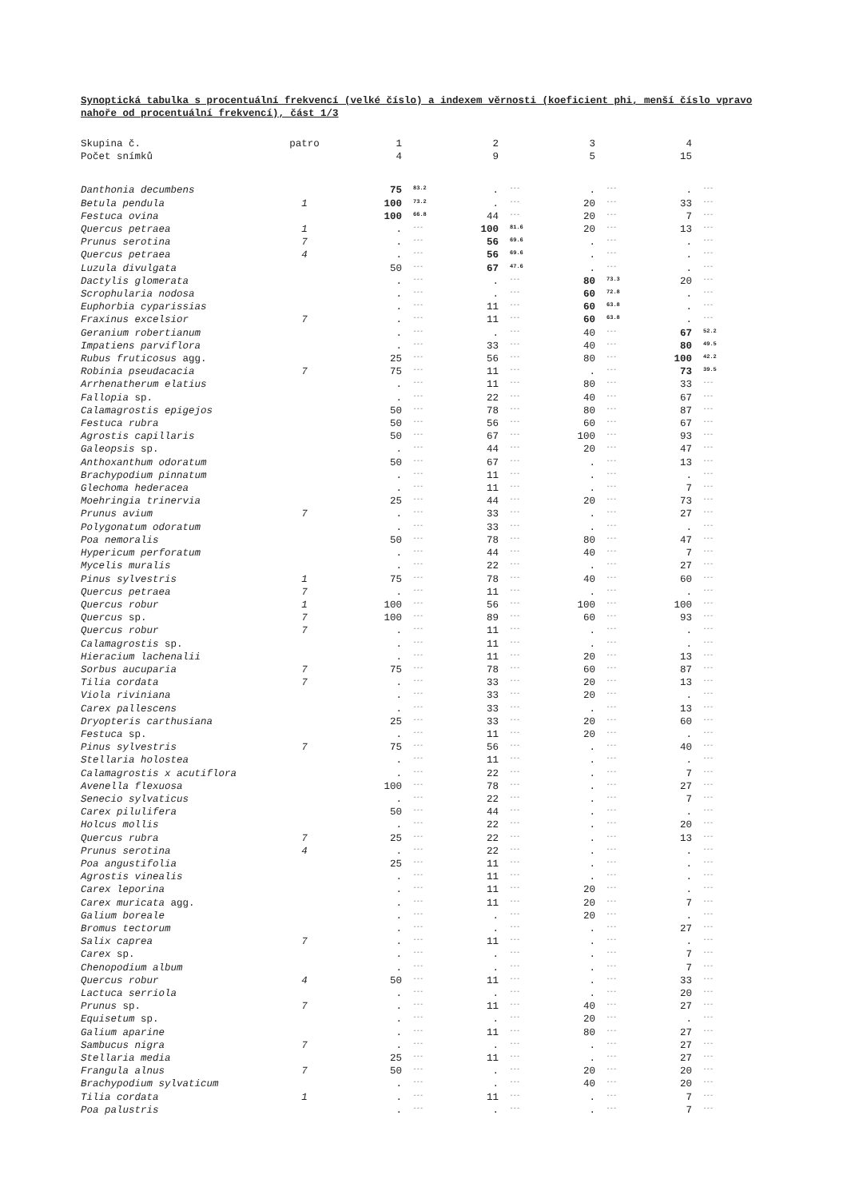Synoptická tabulka s procentuální frekvencí (velké číslo) a indexem věrnosti (koeficient phi, menší číslo vpravo nahoře od procentuální frekvencí), část 1/3
| Skupina č. | patro | 1 | | 2 | | 3 | | 4 | |
| Počet snímků | | 4 | | 9 | | 5 | | 15 | |
| Danthonia decumbens | | 75 | 83.2 | . | --- | . | --- | . | --- |
| Betula pendula | 1 | 100 | 73.2 | . | --- | 20 | --- | 33 | --- |
| Festuca ovina | | 100 | 66.8 | 44 | --- | 20 | --- | 7 | --- |
| Quercus petraea | 1 | . | --- | 100 | 81.6 | 20 | --- | 13 | --- |
| Prunus serotina | 7 | . | --- | 56 | 69.6 | . | --- | . | --- |
| Quercus petraea | 4 | . | --- | 56 | 69.6 | . | --- | . | --- |
| Luzula divulgata | | 50 | --- | 67 | 47.6 | . | --- | . | --- |
| Dactylis glomerata | | . | --- | . | --- | 80 | 73.3 | 20 | --- |
| Scrophularia nodosa | | . | --- | . | --- | 60 | 72.8 | . | --- |
| Euphorbia cyparissias | | . | --- | 11 | --- | 60 | 63.8 | . | --- |
| Fraxinus excelsior | 7 | . | --- | 11 | --- | 60 | 63.8 | . | --- |
| Geranium robertianum | | . | --- | . | --- | 40 | --- | 67 | 52.2 |
| Impatiens parviflora | | . | --- | 33 | --- | 40 | --- | 80 | 49.5 |
| Rubus fruticosus agg. | | 25 | --- | 56 | --- | 80 | --- | 100 | 42.2 |
| Robinia pseudacacia | 7 | 75 | --- | 11 | --- | . | --- | 73 | 39.5 |
| Arrhenatherum elatius | | . | --- | 11 | --- | 80 | --- | 33 | --- |
| Fallopia sp. | | . | --- | 22 | --- | 40 | --- | 67 | --- |
| Calamagrostis epigejos | | 50 | --- | 78 | --- | 80 | --- | 87 | --- |
| Festuca rubra | | 50 | --- | 56 | --- | 60 | --- | 67 | --- |
| Agrostis capillaris | | 50 | --- | 67 | --- | 100 | --- | 93 | --- |
| Galeopsis sp. | | . | --- | 44 | --- | 20 | --- | 47 | --- |
| Anthoxanthum odoratum | | 50 | --- | 67 | --- | . | --- | 13 | --- |
| Brachypodium pinnatum | | . | --- | 11 | --- | . | --- | . | --- |
| Glechoma hederacea | | . | --- | 11 | --- | . | --- | 7 | --- |
| Moehringia trinervia | | 25 | --- | 44 | --- | 20 | --- | 73 | --- |
| Prunus avium | 7 | . | --- | 33 | --- | . | --- | 27 | --- |
| Polygonatum odoratum | | . | --- | 33 | --- | . | --- | . | --- |
| Poa nemoralis | | 50 | --- | 78 | --- | 80 | --- | 47 | --- |
| Hypericum perforatum | | . | --- | 44 | --- | 40 | --- | 7 | --- |
| Mycelis muralis | | . | --- | 22 | --- | . | --- | 27 | --- |
| Pinus sylvestris | 1 | 75 | --- | 78 | --- | 40 | --- | 60 | --- |
| Quercus petraea | 7 | . | --- | 11 | --- | . | --- | . | --- |
| Quercus robur | 1 | 100 | --- | 56 | --- | 100 | --- | 100 | --- |
| Quercus sp. | 7 | 100 | --- | 89 | --- | 60 | --- | 93 | --- |
| Quercus robur | 7 | . | --- | 11 | --- | . | --- | . | --- |
| Calamagrostis sp. | | . | --- | 11 | --- | . | --- | . | --- |
| Hieracium lachenalii | | . | --- | 11 | --- | 20 | --- | 13 | --- |
| Sorbus aucuparia | 7 | 75 | --- | 78 | --- | 60 | --- | 87 | --- |
| Tilia cordata | 7 | . | --- | 33 | --- | 20 | --- | 13 | --- |
| Viola riviniana | | . | --- | 33 | --- | 20 | --- | . | --- |
| Carex pallescens | | . | --- | 33 | --- | . | --- | 13 | --- |
| Dryopteris carthusiana | | 25 | --- | 33 | --- | 20 | --- | 60 | --- |
| Festuca sp. | | . | --- | 11 | --- | 20 | --- | . | --- |
| Pinus sylvestris | 7 | 75 | --- | 56 | --- | . | --- | 40 | --- |
| Stellaria holostea | | . | --- | 11 | --- | . | --- | . | --- |
| Calamagrostis x acutiflora | | . | --- | 22 | --- | . | --- | 7 | --- |
| Avenella flexuosa | | 100 | --- | 78 | --- | . | --- | 27 | --- |
| Senecio sylvaticus | | . | --- | 22 | --- | . | --- | 7 | --- |
| Carex pilulifera | | 50 | --- | 44 | --- | . | --- | . | --- |
| Holcus mollis | | . | --- | 22 | --- | . | --- | 20 | --- |
| Quercus rubra | 7 | 25 | --- | 22 | --- | . | --- | 13 | --- |
| Prunus serotina | 4 | . | --- | 22 | --- | . | --- | . | --- |
| Poa angustifolia | | 25 | --- | 11 | --- | . | --- | . | --- |
| Agrostis vinealis | | . | --- | 11 | --- | . | --- | . | --- |
| Carex leporina | | . | --- | 11 | --- | 20 | --- | . | --- |
| Carex muricata agg. | | . | --- | 11 | --- | 20 | --- | 7 | --- |
| Galium boreale | | . | --- | . | --- | 20 | --- | . | --- |
| Bromus tectorum | | . | --- | . | --- | . | --- | 27 | --- |
| Salix caprea | 7 | . | --- | 11 | --- | . | --- | . | --- |
| Carex sp. | | . | --- | . | --- | . | --- | 7 | --- |
| Chenopodium album | | . | --- | . | --- | . | --- | 7 | --- |
| Quercus robur | 4 | 50 | --- | 11 | --- | . | --- | 33 | --- |
| Lactuca serriola | | . | --- | . | --- | . | --- | 20 | --- |
| Prunus sp. | 7 | . | --- | 11 | --- | 40 | --- | 27 | --- |
| Equisetum sp. | | . | --- | . | --- | 20 | --- | . | --- |
| Galium aparine | | . | --- | 11 | --- | 80 | --- | 27 | --- |
| Sambucus nigra | 7 | . | --- | . | --- | . | --- | 27 | --- |
| Stellaria media | | 25 | --- | 11 | --- | . | --- | 27 | --- |
| Frangula alnus | 7 | 50 | --- | . | --- | 20 | --- | 20 | --- |
| Brachypodium sylvaticum | | . | --- | . | --- | 40 | --- | 20 | --- |
| Tilia cordata | 1 | . | --- | 11 | --- | . | --- | 7 | --- |
| Poa palustris | | . | --- | . | --- | . | --- | 7 | --- |